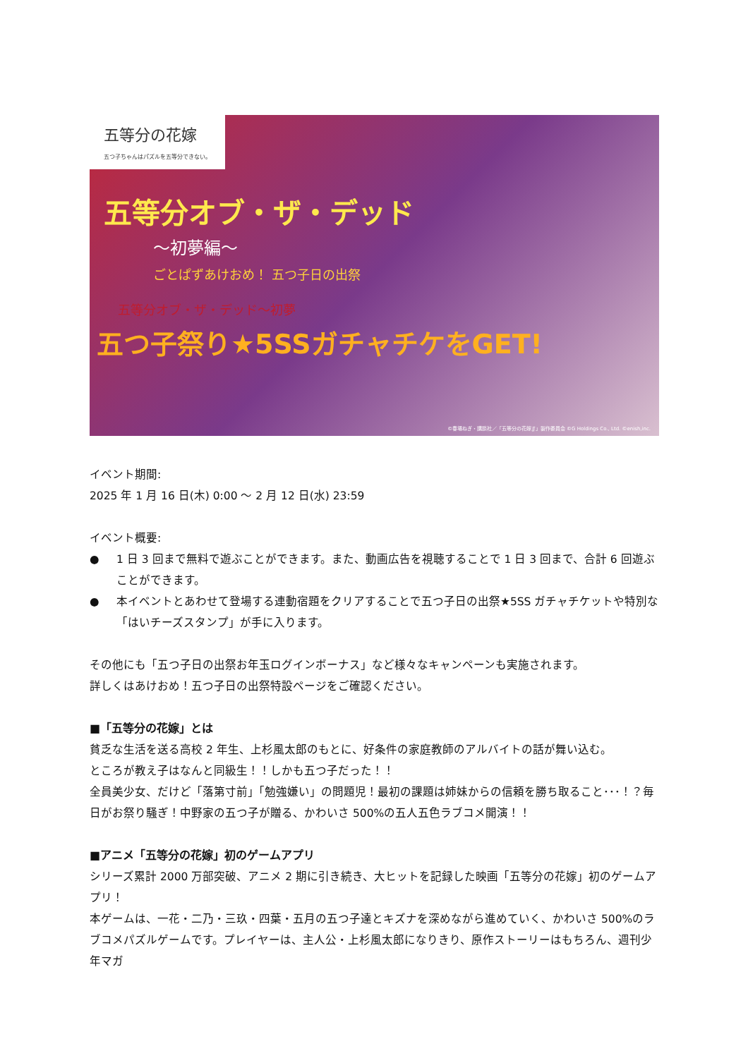五等分の花嫁
五つ子ちゃんはパズルを五等分できない。
五等分オブ・ザ・デッド
～初夢編～
ごとぱずあけおめ！ 五つ子日の出祭
五等分オブ・ザ・デッド～初夢
五つ子祭り★5SSガチャチケをGET!
©春場ねぎ・講談社／「五等分の花嫁∬」製作委員会 ©G Holdings Co., Ltd. ©enish,inc.
イベント期間:
2025 年 1 月 16 日(木) 0:00 ～ 2 月 12 日(水) 23:59
イベント概要:
● 1 日 3 回まで無料で遊ぶことができます。また、動画広告を視聴することで 1 日 3 回まで、合計 6 回遊ぶことができます。
● 本イベントとあわせて登場する連動宿題をクリアすることで五つ子日の出祭★5SS ガチャチケットや特別な「はいチーズスタンプ」が手に入ります。
その他にも「五つ子日の出祭お年玉ログインボーナス」など様々なキャンペーンも実施されます。
詳しくはあけおめ！五つ子日の出祭特設ページをご確認ください。
■「五等分の花嫁」とは
貧乏な生活を送る高校 2 年生、上杉風太郎のもとに、好条件の家庭教師のアルバイトの話が舞い込む。
ところが教え子はなんと同級生！！しかも五つ子だった！！
全員美少女、だけど「落第寸前」「勉強嫌い」の問題児！最初の課題は姉妹からの信頼を勝ち取ること･･･！？毎日がお祭り騒ぎ！中野家の五つ子が贈る、かわいさ 500%の五人五色ラブコメ開演！！
■アニメ「五等分の花嫁」初のゲームアプリ
シリーズ累計 2000 万部突破、アニメ 2 期に引き続き、大ヒットを記録した映画「五等分の花嫁」初のゲームアプリ！
本ゲームは、一花・二乃・三玖・四葉・五月の五つ子達とキズナを深めながら進めていく、かわいさ 500%のラブコメパズルゲームです。プレイヤーは、主人公・上杉風太郎になりきり、原作ストーリーはもちろん、週刊少年マガ